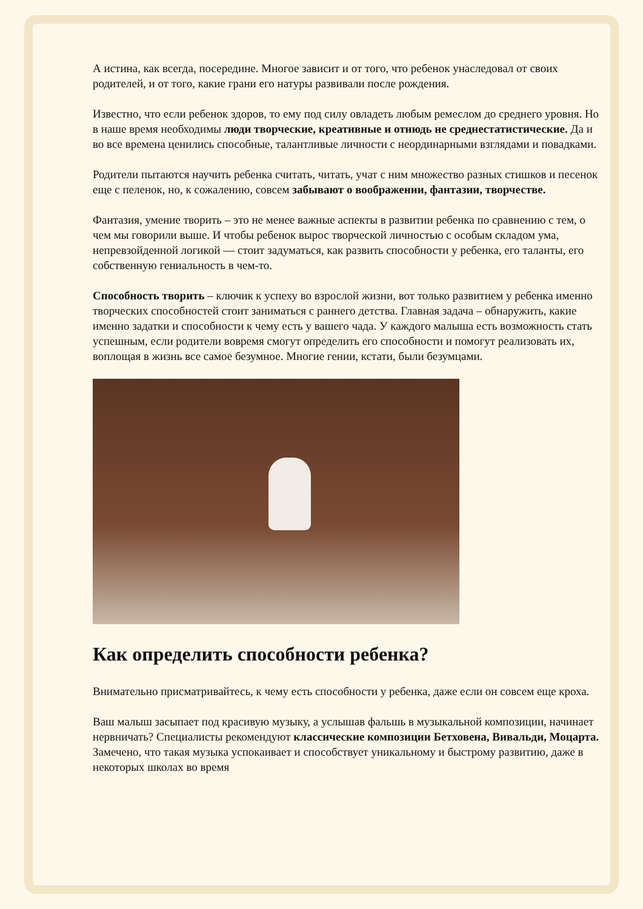А истина, как всегда, посередине. Многое зависит и от того, что ребенок унаследовал от своих родителей, и от того, какие грани его натуры развивали после рождения.
Известно, что если ребенок здоров, то ему под силу овладеть любым ремеслом до среднего уровня. Но в наше время необходимы люди творческие, креативные и отнюдь не среднестатистические. Да и во все времена ценились способные, талантливые личности с неординарными взглядами и повадками.
Родители пытаются научить ребенка считать, читать, учат с ним множество разных стишков и песенок еще с пеленок, но, к сожалению, совсем забывают о воображении, фантазии, творчестве.
Фантазия, умение творить – это не менее важные аспекты в развитии ребенка по сравнению с тем, о чем мы говорили выше. И чтобы ребенок вырос творческой личностью с особым складом ума, непревзойденной логикой — стоит задуматься, как развить способности у ребенка, его таланты, его собственную гениальность в чем-то.
Способность творить – ключик к успеху во взрослой жизни, вот только развитием у ребенка именно творческих способностей стоит заниматься с раннего детства. Главная задача – обнаружить, какие именно задатки и способности к чему есть у вашего чада. У каждого малыша есть возможность стать успешным, если родители вовремя смогут определить его способности и помогут реализовать их, воплощая в жизнь все самое безумное. Многие гении, кстати, были безумцами.
Как определить способности ребенка?
Внимательно присматривайтесь, к чему есть способности у ребенка, даже если он совсем еще кроха.
Ваш малыш засыпает под красивую музыку, а услышав фальшь в музыкальной композиции, начинает нервничать? Специалисты рекомендуют классические композиции Бетховена, Вивальди, Моцарта. Замечено, что такая музыка успокаивает и способствует уникальному и быстрому развитию, даже в некоторых школах во время